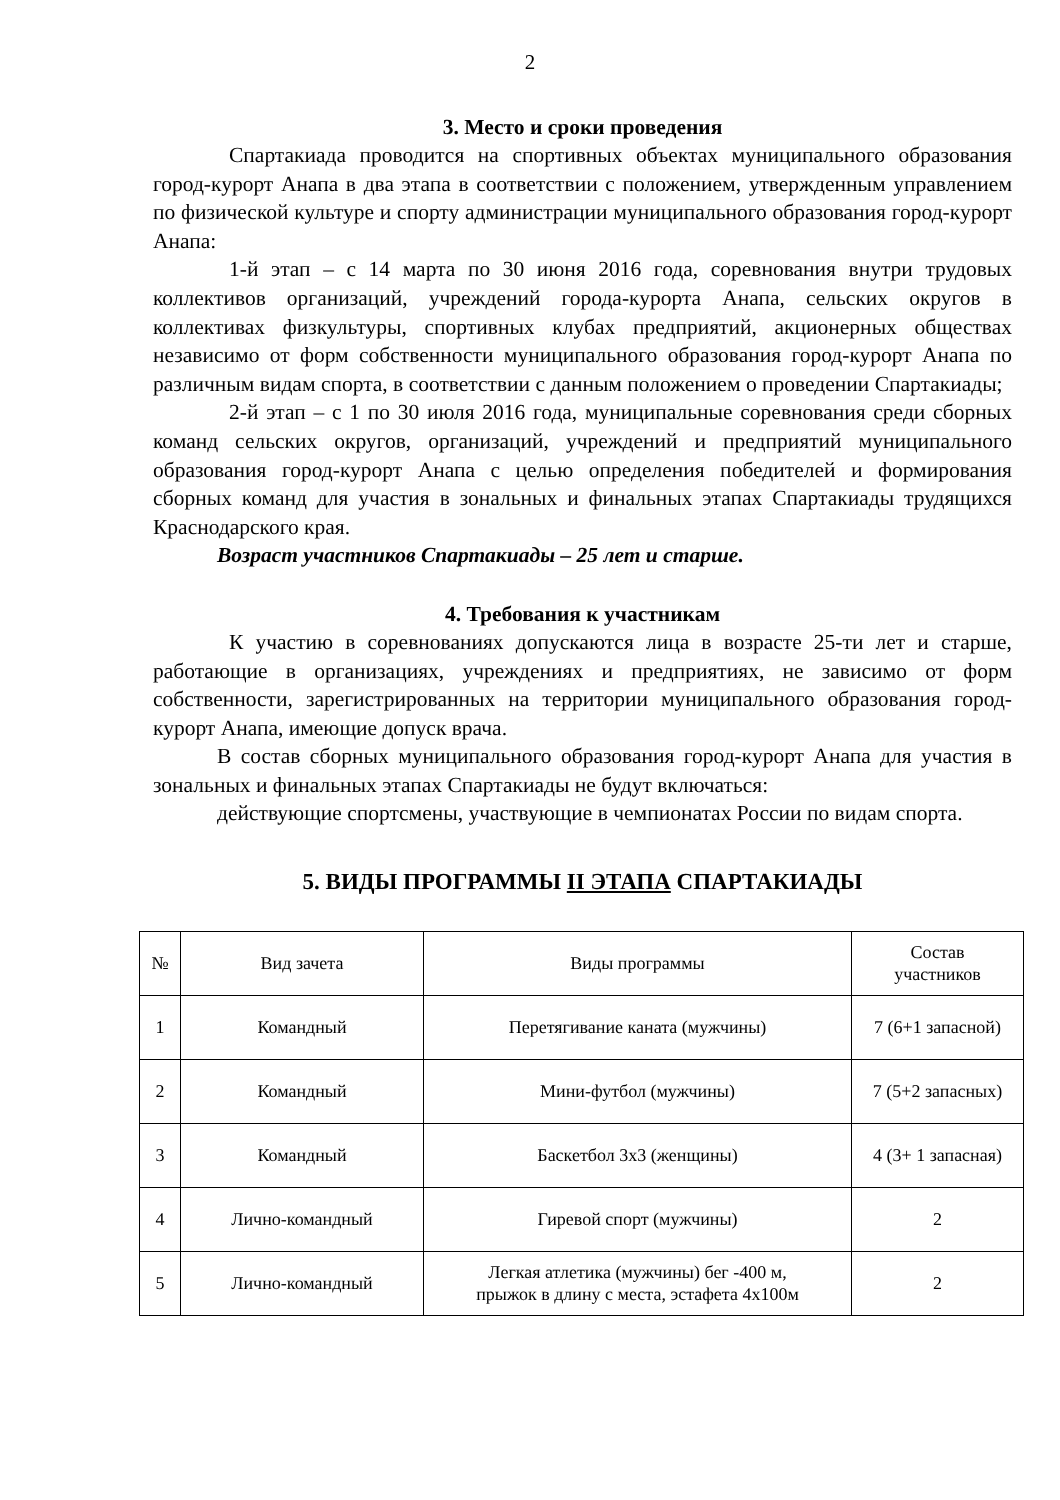2
3. Место и сроки проведения
Спартакиада проводится на спортивных объектах муниципального образования город-курорт Анапа в два этапа в соответствии с положением, утвержденным управлением по физической культуре и спорту администрации муниципального образования город-курорт Анапа:
1-й этап – с 14 марта по 30 июня 2016 года, соревнования внутри трудовых коллективов организаций, учреждений города-курорта Анапа, сельских округов в коллективах физкультуры, спортивных клубах предприятий, акционерных обществах независимо от форм собственности муниципального образования город-курорт Анапа по различным видам спорта, в соответствии с данным положением о проведении Спартакиады;
2-й этап – с 1 по 30 июля 2016 года, муниципальные соревнования среди сборных команд сельских округов, организаций, учреждений и предприятий муниципального образования город-курорт Анапа с целью определения победителей и формирования сборных команд для участия в зональных и финальных этапах Спартакиады трудящихся Краснодарского края.
Возраст участников Спартакиады – 25 лет и старше.
4. Требования к участникам
К участию в соревнованиях допускаются лица в возрасте 25-ти лет и старше, работающие в организациях, учреждениях и предприятиях, не зависимо от форм собственности, зарегистрированных на территории муниципального образования город-курорт Анапа, имеющие допуск врача.
В состав сборных муниципального образования город-курорт Анапа для участия в зональных и финальных этапах Спартакиады не будут включаться:
действующие спортсмены, участвующие в чемпионатах России по видам спорта.
5. ВИДЫ ПРОГРАММЫ II ЭТАПА СПАРТАКИАДЫ
| № | Вид зачета | Виды программы | Состав участников |
| --- | --- | --- | --- |
| 1 | Командный | Перетягивание каната (мужчины) | 7 (6+1 запасной) |
| 2 | Командный | Мини-футбол (мужчины) | 7 (5+2 запасных) |
| 3 | Командный | Баскетбол 3х3 (женщины) | 4 (3+ 1 запасная) |
| 4 | Лично-командный | Гиревой спорт (мужчины) | 2 |
| 5 | Лично-командный | Легкая атлетика (мужчины) бег -400 м, прыжок в длину с места, эстафета 4х100м | 2 |